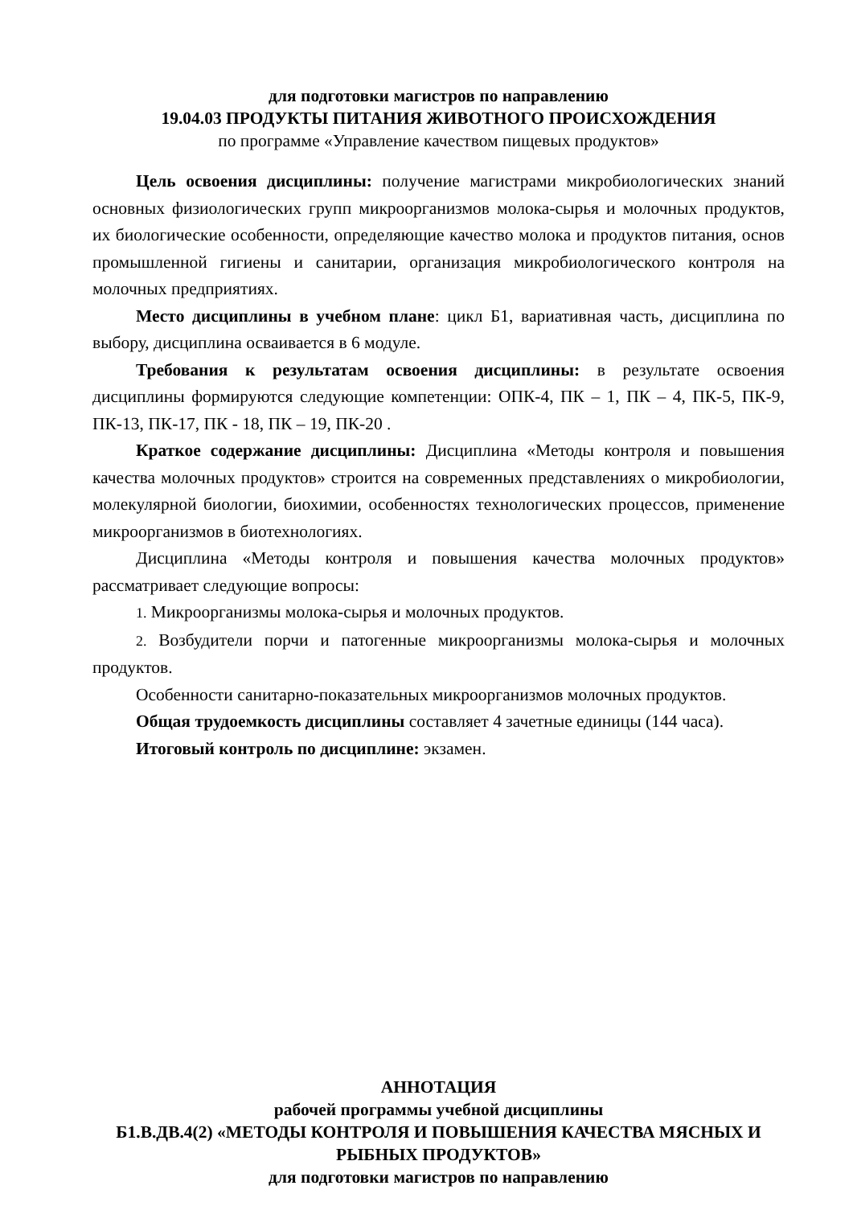для подготовки магистров по направлению
19.04.03 ПРОДУКТЫ ПИТАНИЯ ЖИВОТНОГО ПРОИСХОЖДЕНИЯ
по программе «Управление качеством пищевых продуктов»
Цель освоения дисциплины: получение магистрами микробиологических знаний основных физиологических групп микроорганизмов молока-сырья и молочных продуктов, их биологические особенности, определяющие качество молока и продуктов питания, основ промышленной гигиены и санитарии, организация микробиологического контроля на молочных предприятиях.
Место дисциплины в учебном плане: цикл Б1, вариативная часть, дисциплина по выбору, дисциплина осваивается в 6 модуле.
Требования к результатам освоения дисциплины: в результате освоения дисциплины формируются следующие компетенции: ОПК-4, ПК – 1, ПК – 4, ПК-5, ПК-9, ПК-13, ПК-17, ПК - 18, ПК – 19, ПК-20 .
Краткое содержание дисциплины: Дисциплина «Методы контроля и повышения качества молочных продуктов» строится на современных представлениях о микробиологии, молекулярной биологии, биохимии, особенностях технологических процессов, применение микроорганизмов в биотехнологиях.
Дисциплина «Методы контроля и повышения качества молочных продуктов» рассматривает следующие вопросы:
1. Микроорганизмы молока-сырья и молочных продуктов.
2. Возбудители порчи и патогенные микроорганизмы молока-сырья и молочных продуктов.
Особенности санитарно-показательных микроорганизмов молочных продуктов.
Общая трудоемкость дисциплины составляет 4 зачетные единицы (144 часа).
Итоговый контроль по дисциплине: экзамен.
АННОТАЦИЯ
рабочей программы учебной дисциплины
Б1.В.ДВ.4(2) «МЕТОДЫ КОНТРОЛЯ И ПОВЫШЕНИЯ КАЧЕСТВА МЯСНЫХ И РЫБНЫХ ПРОДУКТОВ»
для подготовки магистров по направлению